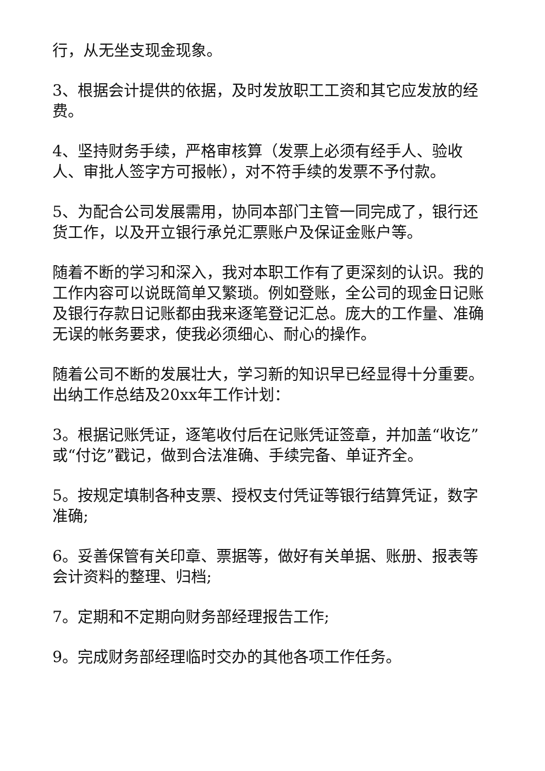行，从无坐支现金现象。
3、根据会计提供的依据，及时发放职工工资和其它应发放的经费。
4、坚持财务手续，严格审核算（发票上必须有经手人、验收人、审批人签字方可报帐），对不符手续的发票不予付款。
5、为配合公司发展需用，协同本部门主管一同完成了，银行还货工作，以及开立银行承兑汇票账户及保证金账户等。
随着不断的学习和深入，我对本职工作有了更深刻的认识。我的工作内容可以说既简单又繁琐。例如登账，全公司的现金日记账及银行存款日记账都由我来逐笔登记汇总。庞大的工作量、准确无误的帐务要求，使我必须细心、耐心的操作。
随着公司不断的发展壮大，学习新的知识早已经显得十分重要。出纳工作总结及20xx年工作计划：
3。根据记账凭证，逐笔收付后在记账凭证签章，并加盖“收讫”或“付讫”戳记，做到合法准确、手续完备、单证齐全。
5。按规定填制各种支票、授权支付凭证等银行结算凭证，数字准确;
6。妥善保管有关印章、票据等，做好有关单据、账册、报表等会计资料的整理、归档;
7。定期和不定期向财务部经理报告工作;
9。完成财务部经理临时交办的其他各项工作任务。